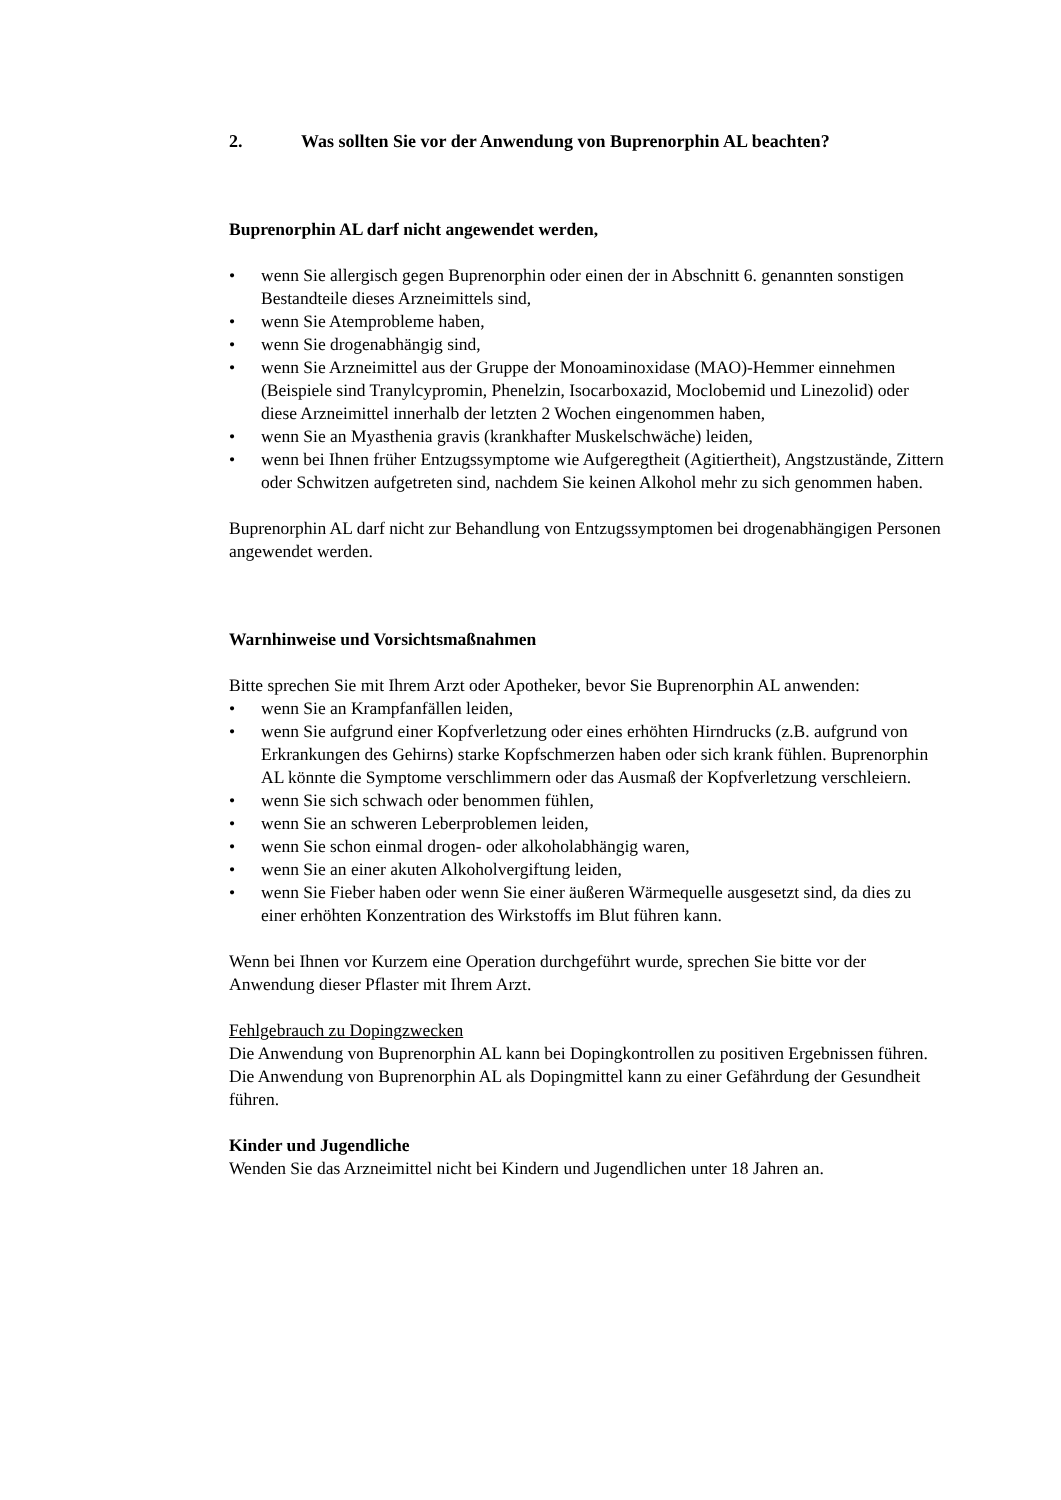2. Was sollten Sie vor der Anwendung von Buprenorphin AL beachten?
Buprenorphin AL darf nicht angewendet werden,
• wenn Sie allergisch gegen Buprenorphin oder einen der in Abschnitt 6. genannten sonstigen Bestandteile dieses Arzneimittels sind,
• wenn Sie Atemprobleme haben,
• wenn Sie drogenabhängig sind,
• wenn Sie Arzneimittel aus der Gruppe der Monoaminoxidase (MAO)-Hemmer einnehmen (Beispiele sind Tranylcypromin, Phenelzin, Isocarboxazid, Moclobemid und Linezolid) oder diese Arzneimittel innerhalb der letzten 2 Wochen eingenommen haben,
• wenn Sie an Myasthenia gravis (krankhafter Muskelschwäche) leiden,
• wenn bei Ihnen früher Entzugssymptome wie Aufgeregtheit (Agitiertheit), Angstzustände, Zittern oder Schwitzen aufgetreten sind, nachdem Sie keinen Alkohol mehr zu sich genommen haben.
Buprenorphin AL darf nicht zur Behandlung von Entzugssymptomen bei drogenabhängigen Personen angewendet werden.
Warnhinweise und Vorsichtsmaßnahmen
Bitte sprechen Sie mit Ihrem Arzt oder Apotheker, bevor Sie Buprenorphin AL anwenden:
• wenn Sie an Krampfanfällen leiden,
• wenn Sie aufgrund einer Kopfverletzung oder eines erhöhten Hirndrucks (z.B. aufgrund von Erkrankungen des Gehirns) starke Kopfschmerzen haben oder sich krank fühlen. Buprenorphin AL könnte die Symptome verschlimmern oder das Ausmaß der Kopfverletzung verschleiern.
• wenn Sie sich schwach oder benommen fühlen,
• wenn Sie an schweren Leberproblemen leiden,
• wenn Sie schon einmal drogen- oder alkoholabhängig waren,
• wenn Sie an einer akuten Alkoholvergiftung leiden,
• wenn Sie Fieber haben oder wenn Sie einer äußeren Wärmequelle ausgesetzt sind, da dies zu einer erhöhten Konzentration des Wirkstoffs im Blut führen kann.
Wenn bei Ihnen vor Kurzem eine Operation durchgeführt wurde, sprechen Sie bitte vor der Anwendung dieser Pflaster mit Ihrem Arzt.
Fehlgebrauch zu Dopingzwecken
Die Anwendung von Buprenorphin AL kann bei Dopingkontrollen zu positiven Ergebnissen führen.
Die Anwendung von Buprenorphin AL als Dopingmittel kann zu einer Gefährdung der Gesundheit führen.
Kinder und Jugendliche
Wenden Sie das Arzneimittel nicht bei Kindern und Jugendlichen unter 18 Jahren an.